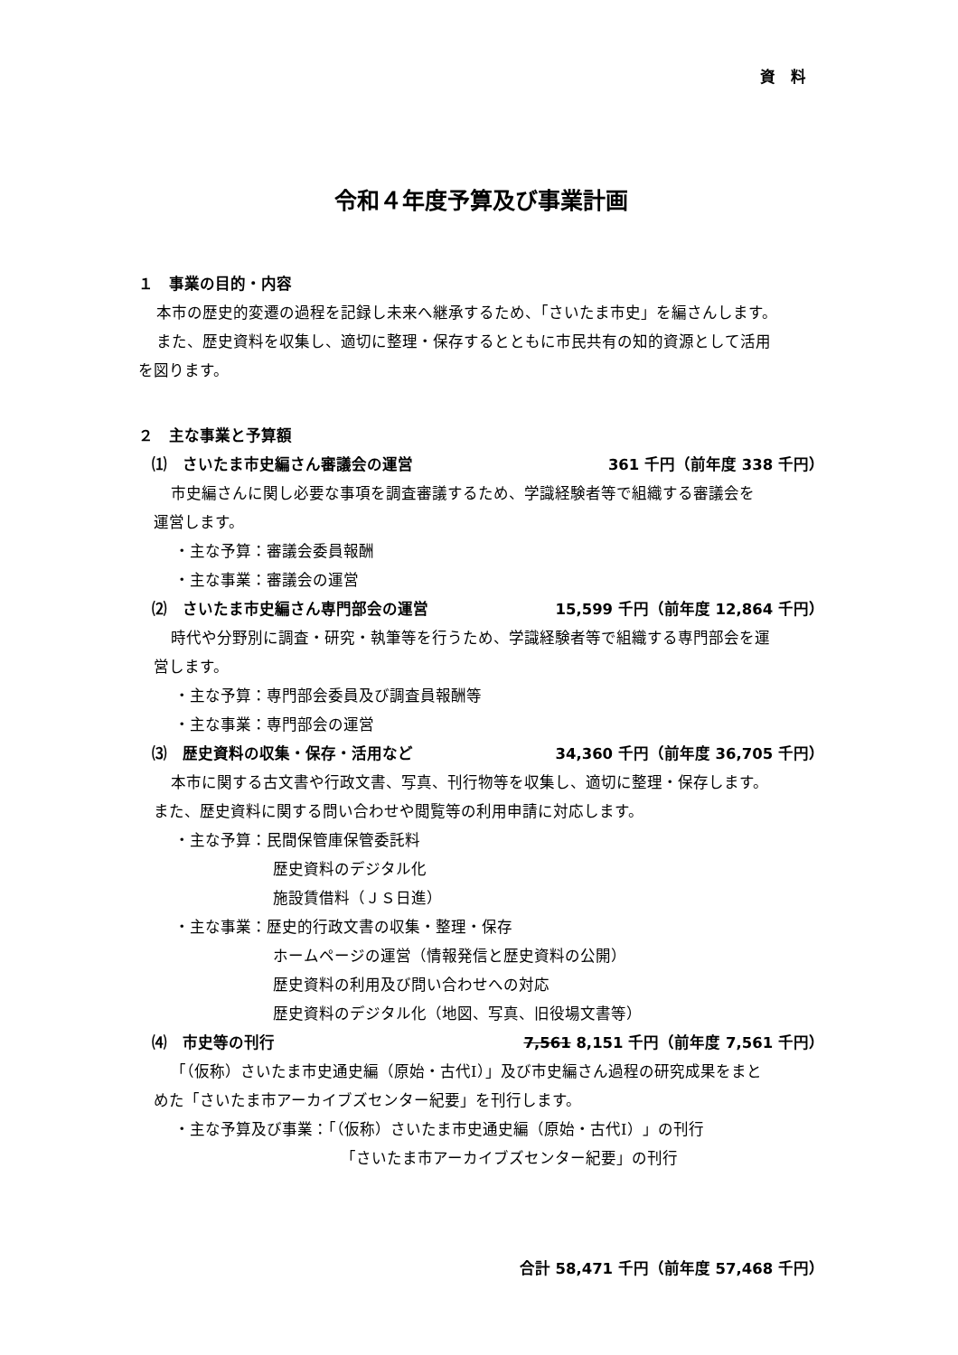資　料
令和４年度予算及び事業計画
１　事業の目的・内容
本市の歴史的変遷の過程を記録し未来へ継承するため、「さいたま市史」を編さんします。
また、歴史資料を収集し、適切に整理・保存するとともに市民共有の知的資源として活用
を図ります。
２　主な事業と予算額
⑴　さいたま市史編さん審議会の運営 361 千円（前年度 338 千円）
市史編さんに関し必要な事項を調査審議するため、学識経験者等で組織する審議会を
運営します。
・主な予算：審議会委員報酬
・主な事業：審議会の運営
⑵　さいたま市史編さん専門部会の運営 15,599 千円（前年度 12,864 千円）
時代や分野別に調査・研究・執筆等を行うため、学識経験者等で組織する専門部会を運
営します。
・主な予算：専門部会委員及び調査員報酬等
・主な事業：専門部会の運営
⑶　歴史資料の収集・保存・活用など 34,360 千円（前年度 36,705 千円）
本市に関する古文書や行政文書、写真、刊行物等を収集し、適切に整理・保存します。
また、歴史資料に関する問い合わせや閲覧等の利用申請に対応します。
・主な予算：民間保管庫保管委託料
歴史資料のデジタル化
施設賃借料（ＪＳ日進）
・主な事業：歴史的行政文書の収集・整理・保存
ホームページの運営（情報発信と歴史資料の公開）
歴史資料の利用及び問い合わせへの対応
歴史資料のデジタル化（地図、写真、旧役場文書等）
⑷　市史等の刊行 7,561 8,151 千円（前年度 7,561 千円）
「（仮称）さいたま市史通史編（原始・古代Ⅰ）」及び市史編さん過程の研究成果をまと
めた「さいたま市アーカイブズセンター紀要」を刊行します。
・主な予算及び事業：「（仮称）さいたま市史通史編（原始・古代Ⅰ）」の刊行
「さいたま市アーカイブズセンター紀要」の刊行
合計 58,471 千円（前年度 57,468 千円）